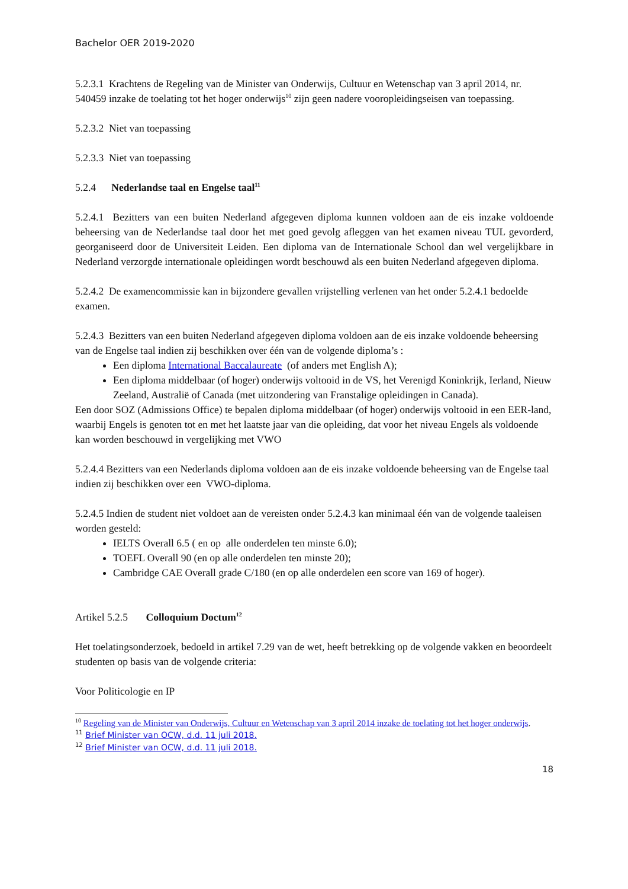Bachelor OER 2019-2020
5.2.3.1 Krachtens de Regeling van de Minister van Onderwijs, Cultuur en Wetenschap van 3 april 2014, nr. 540459 inzake de toelating tot het hoger onderwijs<sup>10</sup> zijn geen nadere vooropleidingseisen van toepassing.
5.2.3.2 Niet van toepassing
5.2.3.3 Niet van toepassing
5.2.4 Nederlandse taal en Engelse taal<sup>11</sup>
5.2.4.1 Bezitters van een buiten Nederland afgegeven diploma kunnen voldoen aan de eis inzake voldoende beheersing van de Nederlandse taal door het met goed gevolg afleggen van het examen niveau TUL gevorderd, georganiseerd door de Universiteit Leiden. Een diploma van de Internationale School dan wel vergelijkbare in Nederland verzorgde internationale opleidingen wordt beschouwd als een buiten Nederland afgegeven diploma.
5.2.4.2 De examencommissie kan in bijzondere gevallen vrijstelling verlenen van het onder 5.2.4.1 bedoelde examen.
5.2.4.3 Bezitters van een buiten Nederland afgegeven diploma voldoen aan de eis inzake voldoende beheersing van de Engelse taal indien zij beschikken over één van de volgende diploma’s :
Een diploma International Baccalaureate (of anders met English A);
Een diploma middelbaar (of hoger) onderwijs voltooid in de VS, het Verenigd Koninkrijk, Ierland, Nieuw Zeeland, Australië of Canada (met uitzondering van Franstalige opleidingen in Canada).
Een door SOZ (Admissions Office) te bepalen diploma middelbaar (of hoger) onderwijs voltooid in een EER-land, waarbij Engels is genoten tot en met het laatste jaar van die opleiding, dat voor het niveau Engels als voldoende kan worden beschouwd in vergelijking met VWO
5.2.4.4 Bezitters van een Nederlands diploma voldoen aan de eis inzake voldoende beheersing van de Engelse taal indien zij beschikken over een VWO-diploma.
5.2.4.5 Indien de student niet voldoet aan de vereisten onder 5.2.4.3 kan minimaal één van de volgende taaleisen worden gesteld:
IELTS Overall 6.5 ( en op alle onderdelen ten minste 6.0);
TOEFL Overall 90 (en op alle onderdelen ten minste 20);
Cambridge CAE Overall grade C/180 (en op alle onderdelen een score van 169 of hoger).
Artikel 5.2.5 Colloquium Doctum<sup>12</sup>
Het toelatingsonderzoek, bedoeld in artikel 7.29 van de wet, heeft betrekking op de volgende vakken en beoordeelt studenten op basis van de volgende criteria:
Voor Politicologie en IP
<sup>10</sup> Regeling van de Minister van Onderwijs, Cultuur en Wetenschap van 3 april 2014 inzake de toelating tot het hoger onderwijs.
<sup>11</sup> Brief Minister van OCW, d.d. 11 juli 2018.
<sup>12</sup> Brief Minister van OCW, d.d. 11 juli 2018.
18